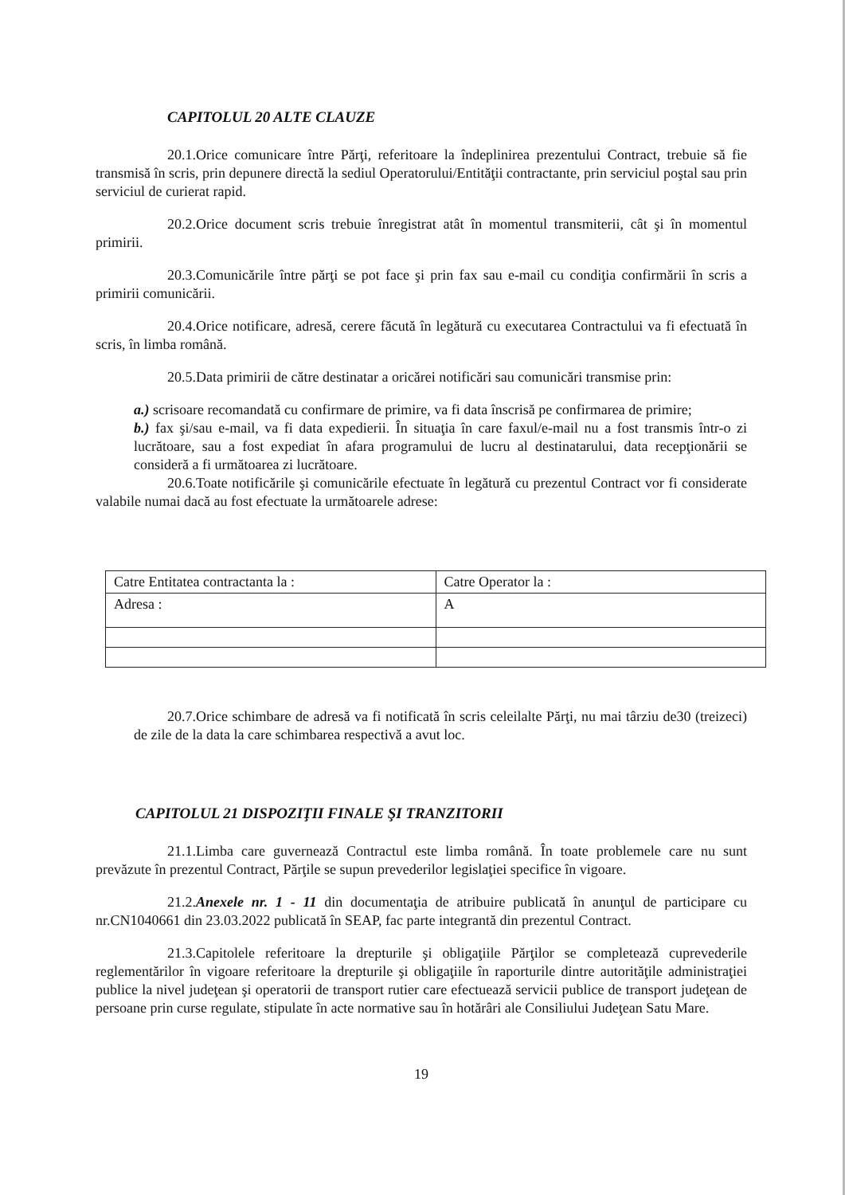CAPITOLUL 20 ALTE CLAUZE
20.1.Orice comunicare între Părţi, referitoare la îndeplinirea prezentului Contract, trebuie să fie transmisă în scris, prin depunere directă la sediul Operatorului/Entităţii contractante, prin serviciul poştal sau prin serviciul de curierat rapid.
20.2.Orice document scris trebuie înregistrat atât în momentul transmiterii, cât şi în momentul primirii.
20.3.Comunicările între părţi se pot face şi prin fax sau e-mail cu condiţia confirmării în scris a primirii comunicării.
20.4.Orice notificare, adresă, cerere făcută în legătură cu executarea Contractului va fi efectuată în scris, în limba română.
20.5.Data primirii de către destinatar a oricărei notificări sau comunicări transmise prin:
a.) scrisoare recomandată cu confirmare de primire, va fi data înscrisă pe confirmarea de primire;
b.) fax şi/sau e-mail, va fi data expedierii. În situaţia în care faxul/e-mail nu a fost transmis într-o zi lucrătoare, sau a fost expediat în afara programului de lucru al destinatarului, data recepţionării se consideră a fi următoarea zi lucrătoare.
20.6.Toate notificările şi comunicările efectuate în legătură cu prezentul Contract vor fi considerate valabile numai dacă au fost efectuate la următoarele adrese:
| Catre Entitatea contractanta la : | Catre Operator la : |
| Adresa : | A |
20.7.Orice schimbare de adresă va fi notificată în scris celeilalte Părţi, nu mai târziu de30 (treizeci) de zile de la data la care schimbarea respectivă a avut loc.
CAPITOLUL 21 DISPOZIŢII FINALE ŞI TRANZITORII
21.1.Limba care guvernează Contractul este limba română. În toate problemele care nu sunt prevăzute în prezentul Contract, Părţile se supun prevederilor legislaţiei specifice în vigoare.
21.2.Anexele nr. 1 - 11 din documentaţia de atribuire publicată în anunţul de participare cu nr.CN1040661 din 23.03.2022 publicată în SEAP, fac parte integrantă din prezentul Contract.
21.3.Capitolele referitoare la drepturile şi obligaţiile Părţilor se completează cuprevederile reglementărilor în vigoare referitoare la drepturile şi obligaţiile în raporturile dintre autorităţile administraţiei publice la nivel judeţean şi operatorii de transport rutier care efectuează servicii publice de transport judeţean de persoane prin curse regulate, stipulate în acte normative sau în hotărâri ale Consiliului Judeţean Satu Mare.
19